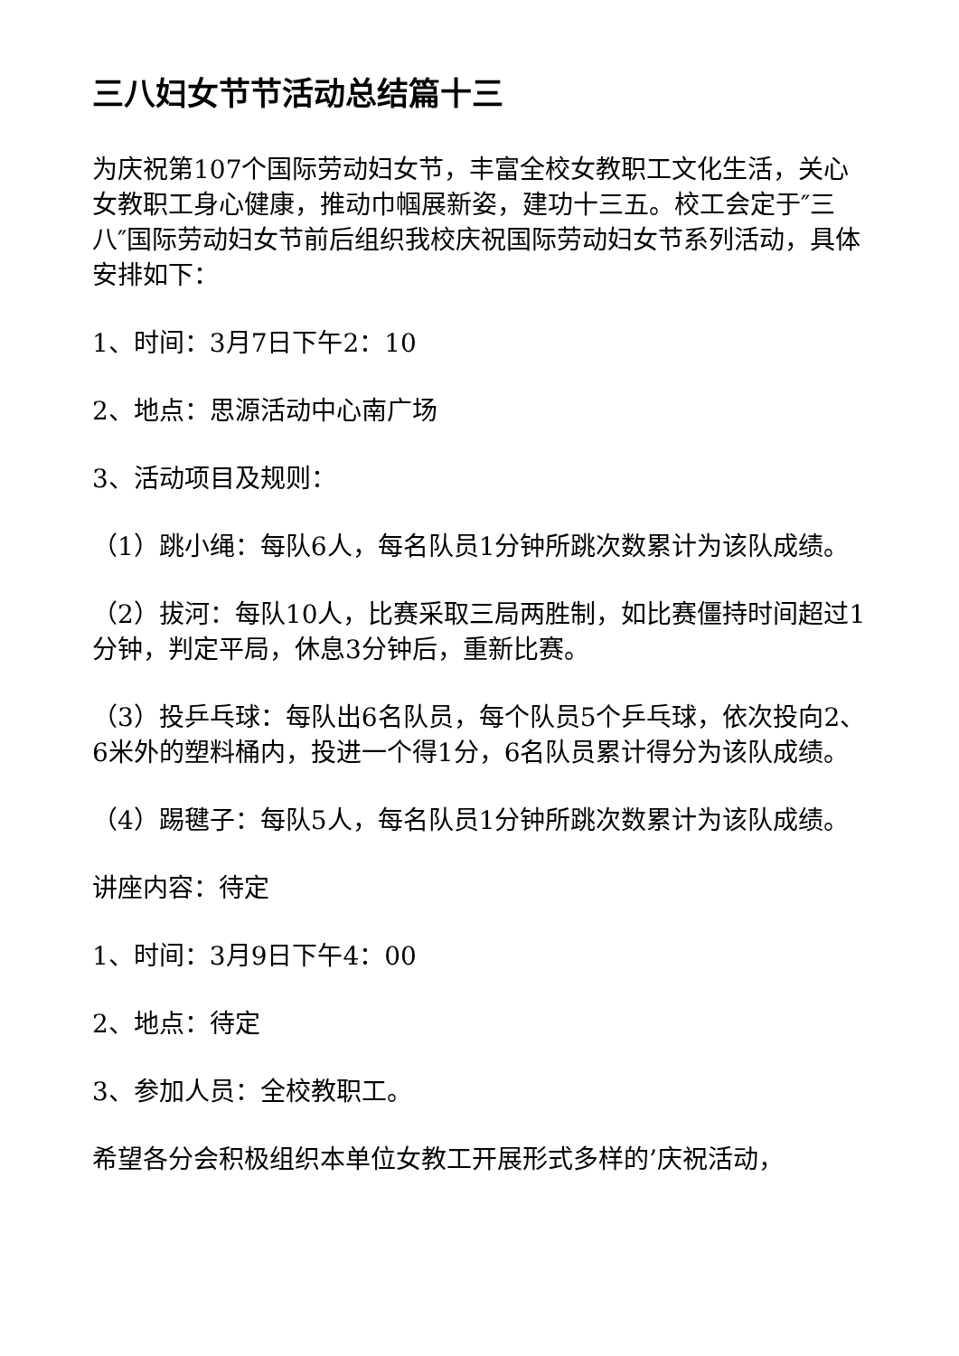三八妇女节节活动总结篇十三
为庆祝第107个国际劳动妇女节，丰富全校女教职工文化生活，关心女教职工身心健康，推动巾帼展新姿，建功十三五。校工会定于″三八″国际劳动妇女节前后组织我校庆祝国际劳动妇女节系列活动，具体安排如下：
1、时间：3月7日下午2：10
2、地点：思源活动中心南广场
3、活动项目及规则：
（1）跳小绳：每队6人，每名队员1分钟所跳次数累计为该队成绩。
（2）拔河：每队10人，比赛采取三局两胜制，如比赛僵持时间超过1分钟，判定平局，休息3分钟后，重新比赛。
（3）投乒乓球：每队出6名队员，每个队员5个乒乓球，依次投向2、6米外的塑料桶内，投进一个得1分，6名队员累计得分为该队成绩。
（4）踢毽子：每队5人，每名队员1分钟所跳次数累计为该队成绩。
讲座内容：待定
1、时间：3月9日下午4：00
2、地点：待定
3、参加人员：全校教职工。
希望各分会积极组织本单位女教工开展形式多样的’庆祝活动，